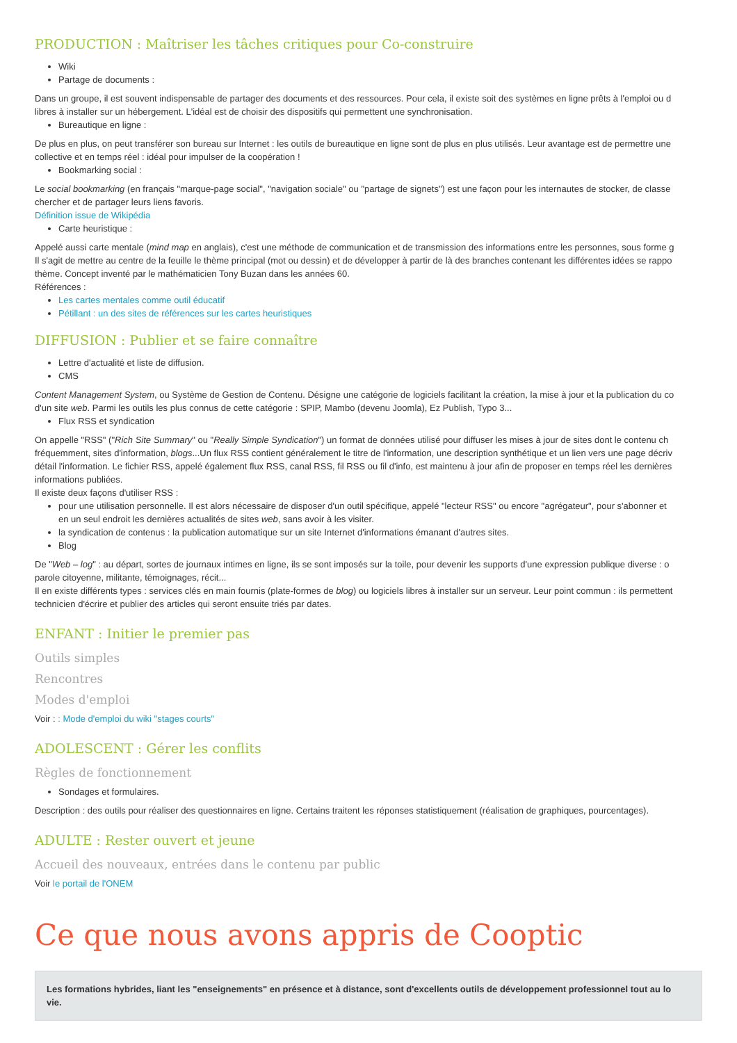PRODUCTION : Maîtriser les tâches critiques pour Co-construire
Wiki
Partage de documents :
Dans un groupe, il est souvent indispensable de partager des documents et des ressources. Pour cela, il existe soit des systèmes en ligne prêts à l'emploi ou d
libres à installer sur un hébergement. L'idéal est de choisir des dispositifs qui permettent une synchronisation.
Bureautique en ligne :
De plus en plus, on peut transférer son bureau sur Internet : les outils de bureautique en ligne sont de plus en plus utilisés. Leur avantage est de permettre une
collective et en temps réel : idéal pour impulser de la coopération !
Bookmarking social :
Le social bookmarking (en français "marque-page social", "navigation sociale" ou "partage de signets") est une façon pour les internautes de stocker, de classe
chercher et de partager leurs liens favoris.
Définition issue de Wikipédia
Carte heuristique :
Appelé aussi carte mentale (mind map en anglais), c'est une méthode de communication et de transmission des informations entre les personnes, sous forme g
Il s'agit de mettre au centre de la feuille le thème principal (mot ou dessin) et de développer à partir de là des branches contenant les différentes idées se rappo
thème. Concept inventé par le mathématicien Tony Buzan dans les années 60.
Références :
Les cartes mentales comme outil éducatif
Pétillant : un des sites de références sur les cartes heuristiques
DIFFUSION : Publier et se faire connaître
Lettre d'actualité et liste de diffusion.
CMS
Content Management System, ou Système de Gestion de Contenu. Désigne une catégorie de logiciels facilitant la création, la mise à jour et la publication du co
d'un site web. Parmi les outils les plus connus de cette catégorie : SPIP, Mambo (devenu Joomla), Ez Publish, Typo 3...
Flux RSS et syndication
On appelle "RSS" ("Rich Site Summary" ou "Really Simple Syndication") un format de données utilisé pour diffuser les mises à jour de sites dont le contenu ch
fréquemment, sites d'information, blogs...Un flux RSS contient généralement le titre de l'information, une description synthétique et un lien vers une page décriv
détail l'information. Le fichier RSS, appelé également flux RSS, canal RSS, fil RSS ou fil d'info, est maintenu à jour afin de proposer en temps réel les dernières
informations publiées.
Il existe deux façons d'utiliser RSS :
pour une utilisation personnelle. Il est alors nécessaire de disposer d'un outil spécifique, appelé "lecteur RSS" ou encore "agrégateur", pour s'abonner et
en un seul endroit les dernières actualités de sites web, sans avoir à les visiter.
la syndication de contenus : la publication automatique sur un site Internet d'informations émanant d'autres sites.
Blog
De "Web – log" : au départ, sortes de journaux intimes en ligne, ils se sont imposés sur la toile, pour devenir les supports d'une expression publique diverse : o
parole citoyenne, militante, témoignages, récit...
Il en existe différents types : services clés en main fournis (plate-formes de blog) ou logiciels libres à installer sur un serveur. Leur point commun : ils permettent
technicien d'écrire et publier des articles qui seront ensuite triés par dates.
ENFANT : Initier le premier pas
Outils simples
Rencontres
Modes d'emploi
Voir : : Mode d'emploi du wiki "stages courts"
ADOLESCENT : Gérer les conflits
Règles de fonctionnement
Sondages et formulaires.
Description : des outils pour réaliser des questionnaires en ligne. Certains traitent les réponses statistiquement (réalisation de graphiques, pourcentages).
ADULTE : Rester ouvert et jeune
Accueil des nouveaux, entrées dans le contenu par public
Voir le portail de l'ONEM
Ce que nous avons appris de Cooptic
Les formations hybrides, liant les "enseignements" en présence et à distance, sont d'excellents outils de développement professionnel tout au lo
vie.